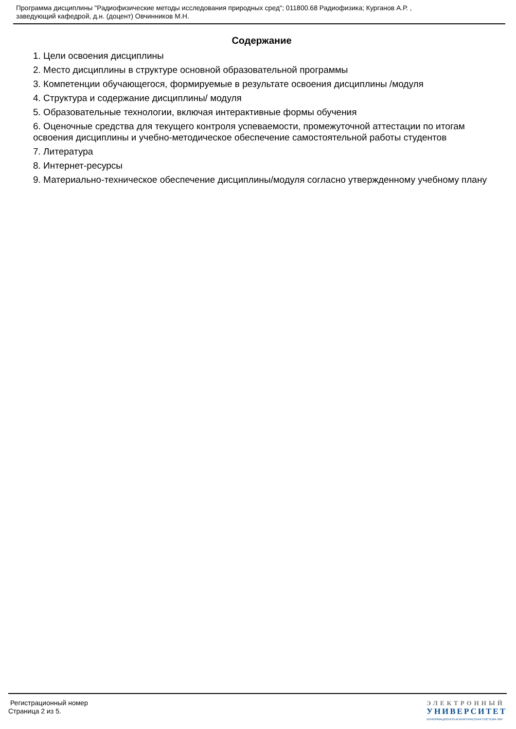Программа дисциплины "Радиофизические методы исследования природных сред"; 011800.68 Радиофизика; Курганов А.Р. ,
заведующий кафедрой, д.н. (доцент) Овчинников М.Н.
Содержание
1. Цели освоения дисциплины
2. Место дисциплины в структуре основной образовательной программы
3. Компетенции обучающегося, формируемые в результате освоения дисциплины /модуля
4. Структура и содержание дисциплины/ модуля
5. Образовательные технологии, включая интерактивные формы обучения
6. Оценочные средства для текущего контроля успеваемости, промежуточной аттестации по итогам освоения дисциплины и учебно-методическое обеспечение самостоятельной работы студентов
7. Литература
8. Интернет-ресурсы
9. Материально-техническое обеспечение дисциплины/модуля согласно утвержденному учебному плану
Регистрационный номер
Страница 2 из 5.
ЭЛЕКТРОННЫЙ
УНИВЕРСИТЕТ
ИНФОРМАЦИОННО-АНАЛИТИЧЕСКАЯ СИСТЕМА КФУ